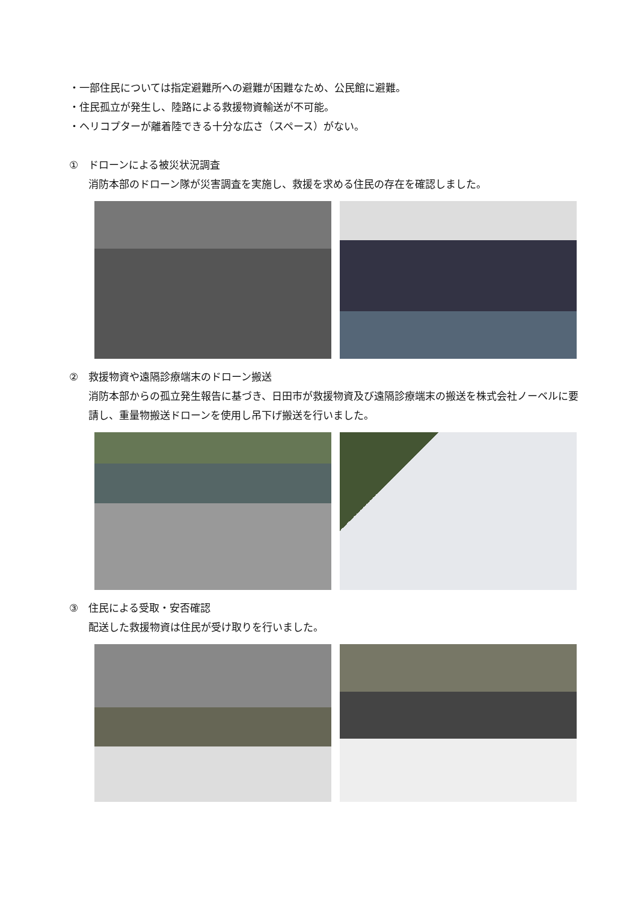・一部住民については指定避難所への避難が困難なため、公民館に避難。
・住民孤立が発生し、陸路による救援物資輸送が不可能。
・ヘリコプターが離着陸できる十分な広さ（スペース）がない。
①　ドローンによる被災状況調査
消防本部のドローン隊が災害調査を実施し、救援を求める住民の存在を確認しました。
②　救援物資や遠隔診療端末のドローン搬送
消防本部からの孤立発生報告に基づき、日田市が救援物資及び遠隔診療端末の搬送を株式会社ノーベルに要請し、重量物搬送ドローンを使用し吊下げ搬送を行いました。
③　住民による受取・安否確認
配送した救援物資は住民が受け取りを行いました。